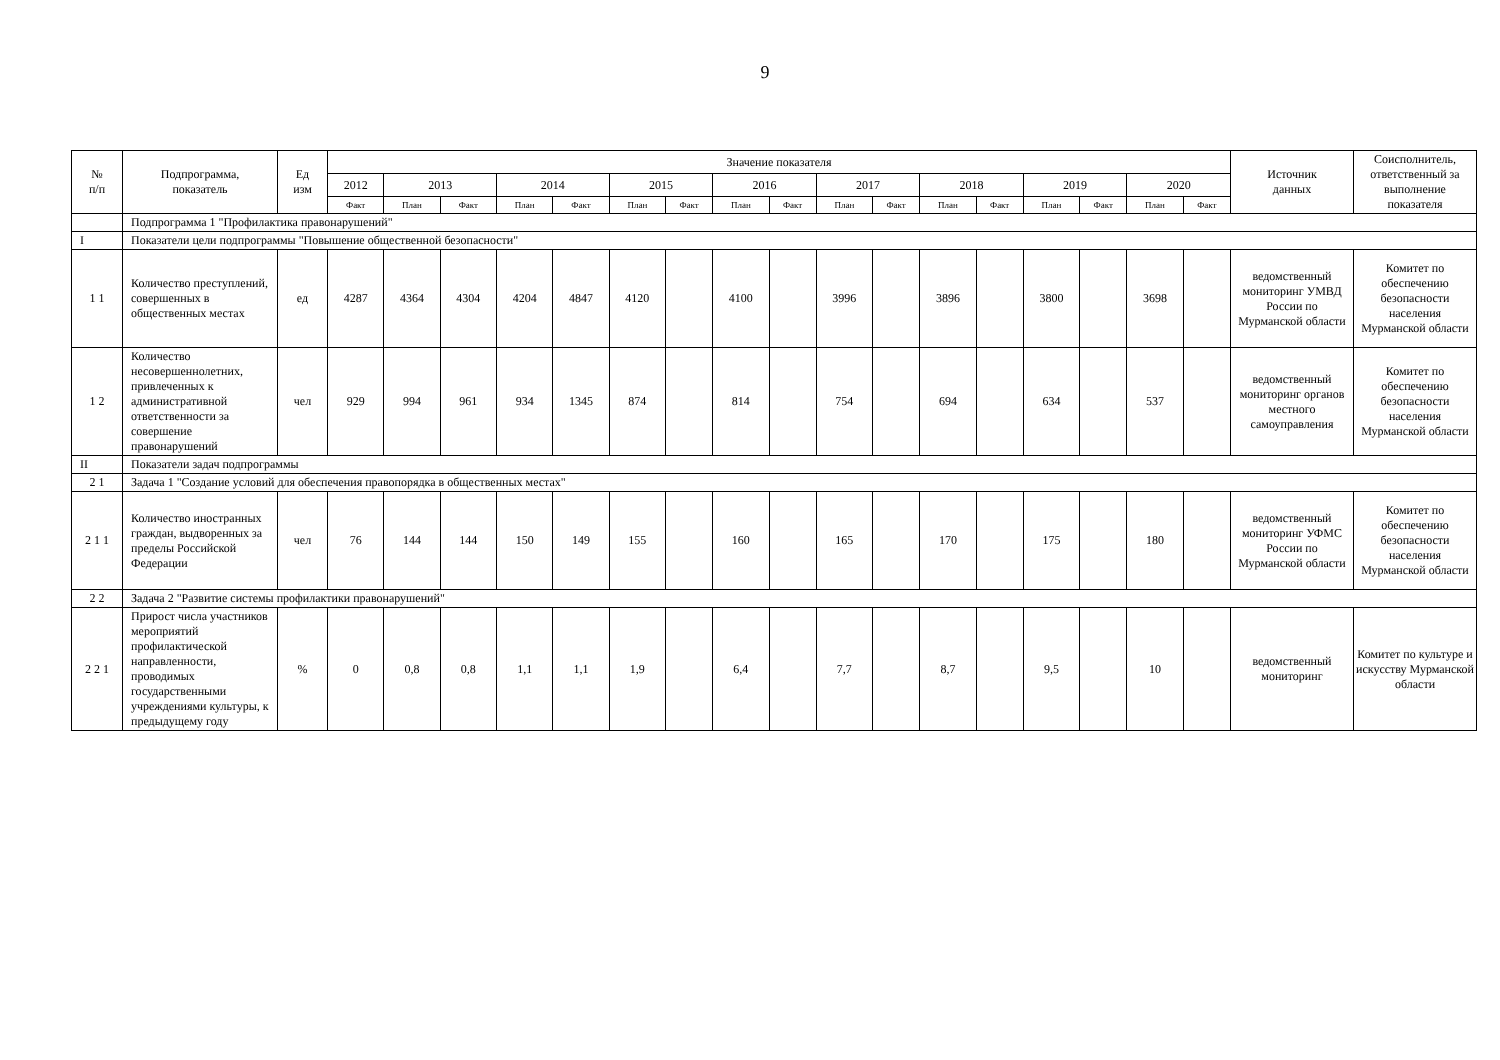9
| № п/п | Подпрограмма, показатель | Ед изм | Значение показателя | | | | | | | | | | | | | | | | | Источник данных | Соисполнитель, ответственный за выполнение показателя |
| --- | --- | --- | --- | --- | --- | --- | --- | --- | --- | --- | --- | --- | --- | --- | --- | --- | --- | --- | --- | --- | --- |
| | | | 2012 | 2013 | | 2014 | | 2015 | | 2016 | | 2017 | | 2018 | | 2019 | | 2020 | | | |
| | | | Факт | План | Факт | План | Факт | План | Факт | План | Факт | План | Факт | План | Факт | План | Факт | План | Факт | | |
| | Подпрограмма 1 "Профилактика правонарушений" | | | | | | | | | | | | | | | | | | | | |
| I | Показатели цели подпрограммы "Повышение общественной безопасности" | | | | | | | | | | | | | | | | | | | | |
| 1 1 | Количество преступлений, совершенных в общественных местах | ед | 4287 | 4364 | 4304 | 4204 | 4847 | 4120 | | 4100 | | 3996 | | 3896 | | 3800 | | 3698 | | ведомственный мониторинг УМВД России по Мурманской области | Комитет по обеспечению безопасности населения Мурманской области |
| 1 2 | Количество несовершеннолетних, привлеченных к административной ответственности за совершение правонарушений | чел | 929 | 994 | 961 | 934 | 1345 | 874 | | 814 | | 754 | | 694 | | 634 | | 537 | | ведомственный мониторинг органов местного самоуправления | Комитет по обеспечению безопасности населения Мурманской области |
| II | Показатели задач подпрограммы | | | | | | | | | | | | | | | | | | | | |
| 2 1 | Задача 1 "Создание условий для обеспечения правопорядка в общественных местах" | | | | | | | | | | | | | | | | | | | | |
| 2 1 1 | Количество иностранных граждан, выдворенных за пределы Российской Федерации | чел | 76 | 144 | 144 | 150 | 149 | 155 | | 160 | | 165 | | 170 | | 175 | | 180 | | ведомственный мониторинг УФМС России по Мурманской области | Комитет по обеспечению безопасности населения Мурманской области |
| 2 2 | Задача 2 "Развитие системы профилактики правонарушений" | | | | | | | | | | | | | | | | | | | | |
| 2 2 1 | Прирост числа участников мероприятий профилактической направленности, проводимых государственными учреждениями культуры, к предыдущему году | % | 0 | 0,8 | 0,8 | 1,1 | 1,1 | 1,9 | | 6,4 | | 7,7 | | 8,7 | | 9,5 | | 10 | | ведомственный мониторинг | Комитет по культуре и искусству Мурманской области |